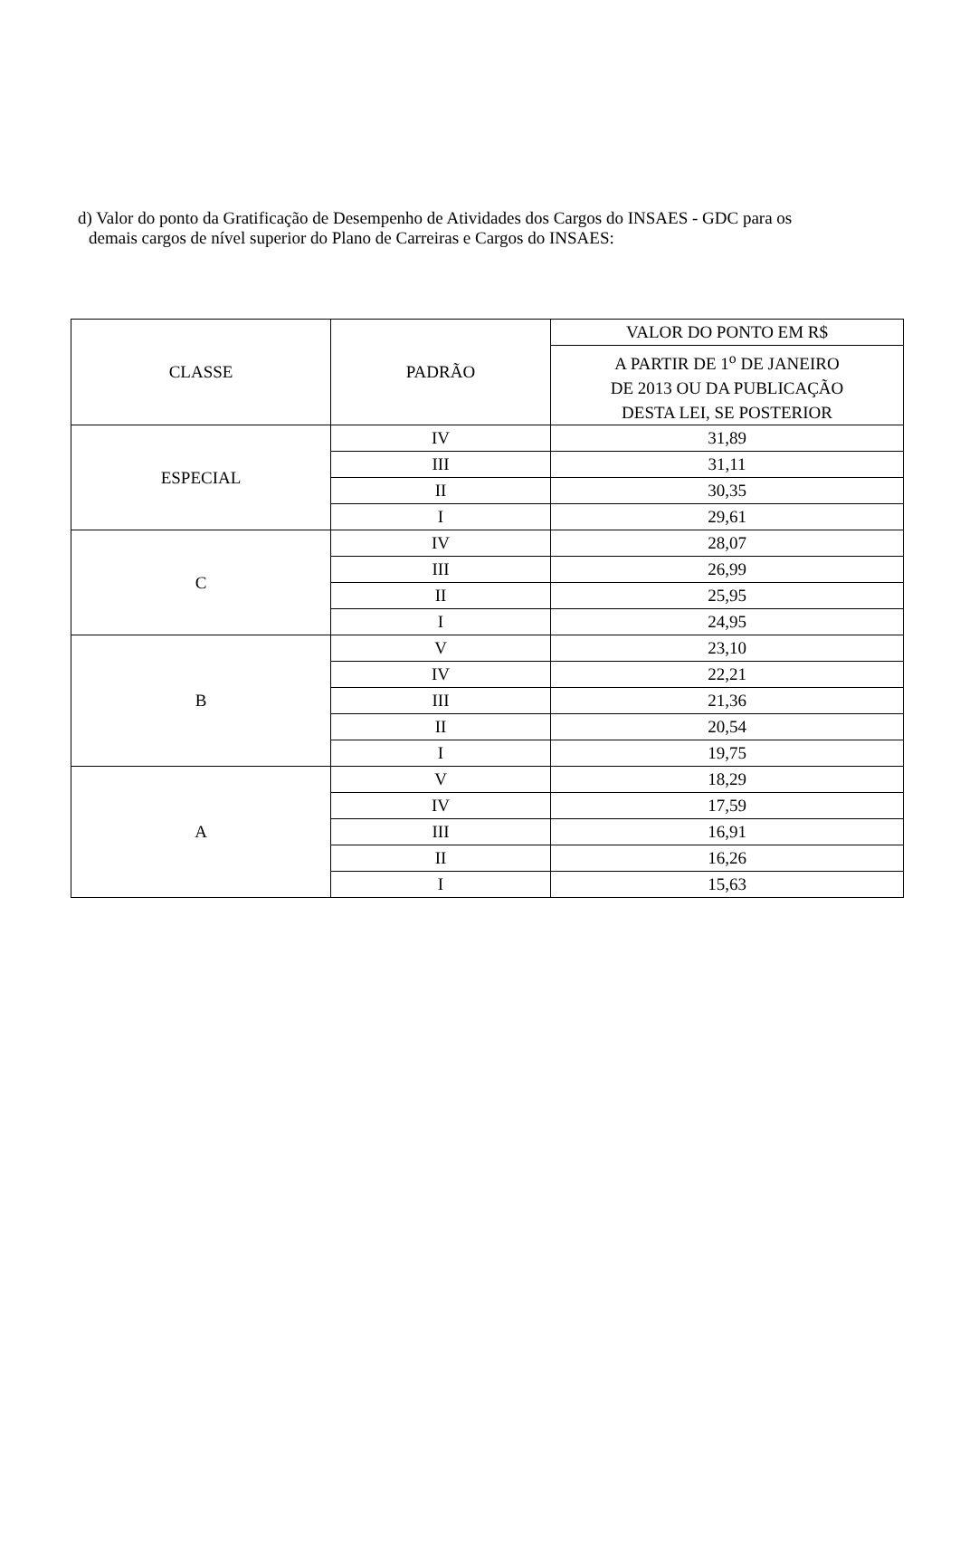d) Valor do ponto da Gratificação de Desempenho de Atividades dos Cargos do INSAES - GDC para os
demais cargos de nível superior do Plano de Carreiras e Cargos do INSAES:
| CLASSE | PADRÃO | VALOR DO PONTO EM R$ |
| --- | --- | --- |
| | | A PARTIR DE 1<sup>o</sup> DE JANEIRO DE 2013 OU DA PUBLICAÇÃO DESTA LEI, SE POSTERIOR |
| ESPECIAL | IV | 31,89 |
| | III | 31,11 |
| | II | 30,35 |
| | I | 29,61 |
| C | IV | 28,07 |
| | III | 26,99 |
| | II | 25,95 |
| | I | 24,95 |
| B | V | 23,10 |
| | IV | 22,21 |
| | III | 21,36 |
| | II | 20,54 |
| | I | 19,75 |
| A | V | 18,29 |
| | IV | 17,59 |
| | III | 16,91 |
| | II | 16,26 |
| | I | 15,63 |